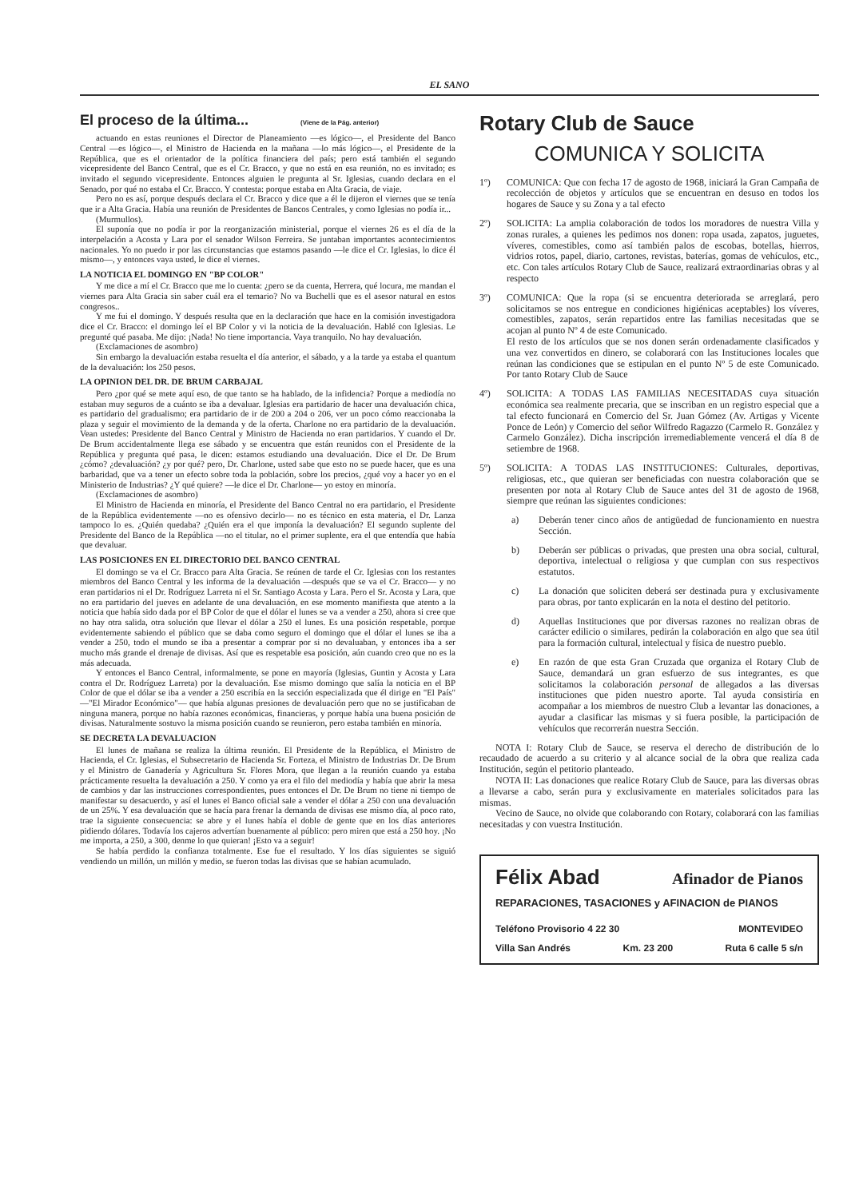EL SANO
El proceso de la última... (Viene de la Pág. anterior)
actuando en estas reuniones el Director de Planeamiento —es lógico—, el Presidente del Banco Central —es lógico—, el Ministro de Hacienda en la mañana —lo más lógico—, el Presidente de la República, que es el orientador de la política financiera del país; pero está también el segundo vicepresidente del Banco Central, que es el Cr. Bracco, y que no está en esa reunión, no es invitado; es invitado el segundo vicepresidente. Entonces alguien le pregunta al Sr. Iglesias, cuando declara en el Senado, por qué no estaba el Cr. Bracco. Y contesta: porque estaba en Alta Gracia, de viaje.
Pero no es así, porque después declara el Cr. Bracco y dice que a él le dijeron el viernes que se tenía que ir a Alta Gracia. Había una reunión de Presidentes de Bancos Centrales, y como Iglesias no podía ir...
(Murmullos).
El suponía que no podía ir por la reorganización ministerial, porque el viernes 26 es el día de la interpelación a Acosta y Lara por el senador Wilson Ferreira. Se juntaban importantes acontecimientos nacionales. Yo no puedo ir por las circunstancias que estamos pasando —le dice el Cr. Iglesias, lo dice él mismo—, y entonces vaya usted, le dice el viernes.
LA NOTICIA EL DOMINGO EN "BP COLOR"
Y me dice a mí el Cr. Bracco que me lo cuenta: ¿pero se da cuenta, Herrera, qué locura, me mandan el viernes para Alta Gracia sin saber cuál era el temario? No va Buchelli que es el asesor natural en estos congresos..
Y me fui el domingo. Y después resulta que en la declaración que hace en la comisión investigadora dice el Cr. Bracco: el domingo leí el BP Color y vi la noticia de la devaluación. Hablé con Iglesias. Le pregunté qué pasaba. Me dijo: ¡Nada! No tiene importancia. Vaya tranquilo. No hay devaluación.
(Exclamaciones de asombro)
Sin embargo la devaluación estaba resuelta el día anterior, el sábado, y a la tarde ya estaba el quantum de la devaluación: los 250 pesos.
LA OPINION DEL DR. DE BRUM CARBAJAL
Pero ¿por qué se mete aquí eso, de que tanto se ha hablado, de la infidencia? Porque a mediodía no estaban muy seguros de a cuánto se iba a devaluar. Iglesias era partidario de hacer una devaluación chica, es partidario del gradualismo; era partidario de ir de 200 a 204 o 206, ver un poco cómo reaccionaba la plaza y seguir el movimiento de la demanda y de la oferta. Charlone no era partidario de la devaluación. Vean ustedes: Presidente del Banco Central y Ministro de Hacienda no eran partidarios. Y cuando el Dr. De Brum accidentalmente llega ese sábado y se encuentra que están reunidos con el Presidente de la República y pregunta qué pasa, le dicen: estamos estudiando una devaluación. Dice el Dr. De Brum ¿cómo? ¿devaluación? ¿y por qué? pero, Dr. Charlone, usted sabe que esto no se puede hacer, que es una barbaridad, que va a tener un efecto sobre toda la población, sobre los precios, ¿qué voy a hacer yo en el Ministerio de Industrias? ¿Y qué quiere? —le dice el Dr. Charlone— yo estoy en minoría.
(Exclamaciones de asombro)
El Ministro de Hacienda en minoría, el Presidente del Banco Central no era partidario, el Presidente de la República evidentemente —no es ofensivo decirlo— no es técnico en esta materia, el Dr. Lanza tampoco lo es. ¿Quién quedaba? ¿Quién era el que imponía la devaluación? El segundo suplente del Presidente del Banco de la República —no el titular, no el primer suplente, era el que entendía que había que devaluar.
LAS POSICIONES EN EL DIRECTORIO DEL BANCO CENTRAL
El domingo se va el Cr. Bracco para Alta Gracia. Se reúnen de tarde el Cr. Iglesias con los restantes miembros del Banco Central y les informa de la devaluación —después que se va el Cr. Bracco— y no eran partidarios ni el Dr. Rodríguez Larreta ni el Sr. Santiago Acosta y Lara. Pero el Sr. Acosta y Lara, que no era partidario del jueves en adelante de una devaluación, en ese momento manifiesta que atento a la noticia que había sido dada por el BP Color de que el dólar el lunes se va a vender a 250, ahora si cree que no hay otra salida, otra solución que llevar el dólar a 250 el lunes. Es una posición respetable, porque evidentemente sabiendo el público que se daba como seguro el domingo que el dólar el lunes se iba a vender a 250, todo el mundo se iba a presentar a comprar por si no devaluaban, y entonces iba a ser mucho más grande el drenaje de divisas. Así que es respetable esa posición, aún cuando creo que no es la más adecuada.
Y entonces el Banco Central, informalmente, se pone en mayoría (Iglesias, Guntin y Acosta y Lara contra el Dr. Rodríguez Larreta) por la devaluación. Ese mismo domingo que salía la noticia en el BP Color de que el dólar se iba a vender a 250 escribía en la sección especializada que él dirige en "El País" —"El Mirador Económico"— que había algunas presiones de devaluación pero que no se justificaban de ninguna manera, porque no había razones económicas, financieras, y porque había una buena posición de divisas. Naturalmente sostuvo la misma posición cuando se reunieron, pero estaba también en minoría.
SE DECRETA LA DEVALUACION
El lunes de mañana se realiza la última reunión. El Presidente de la República, el Ministro de Hacienda, el Cr. Iglesias, el Subsecretario de Hacienda Sr. Forteza, el Ministro de Industrias Dr. De Brum y el Ministro de Ganadería y Agricultura Sr. Flores Mora, que llegan a la reunión cuando ya estaba prácticamente resuelta la devaluación a 250. Y como ya era el filo del mediodía y había que abrir la mesa de cambios y dar las instrucciones correspondientes, pues entonces el Dr. De Brum no tiene ni tiempo de manifestar su desacuerdo, y así el lunes el Banco oficial sale a vender el dólar a 250 con una devaluación de un 25%. Y esa devaluación que se hacía para frenar la demanda de divisas ese mismo día, al poco rato, trae la siguiente consecuencia: se abre y el lunes había el doble de gente que en los días anteriores pidiendo dólares. Todavía los cajeros advertían buenamente al público: pero miren que está a 250 hoy. ¡No me importa, a 250, a 300, denme lo que quieran! ¡Esto va a seguir!
Se había perdido la confianza totalmente. Ese fue el resultado. Y los días siguientes se siguió vendiendo un millón, un millón y medio, se fueron todas las divisas que se habían acumulado.
Rotary Club de Sauce
COMUNICA Y SOLICITA
1º) COMUNICA: Que con fecha 17 de agosto de 1968, iniciará la Gran Campaña de recolección de objetos y artículos que se encuentran en desuso en todos los hogares de Sauce y su Zona y a tal efecto
2º) SOLICITA: La amplia colaboración de todos los moradores de nuestra Villa y zonas rurales, a quienes les pedimos nos donen: ropa usada, zapatos, juguetes, víveres, comestibles, como así también palos de escobas, botellas, hierros, vidrios rotos, papel, diario, cartones, revistas, baterías, gomas de vehículos, etc., etc. Con tales artículos Rotary Club de Sauce, realizará extraordinarias obras y al respecto
3º) COMUNICA: Que la ropa (si se encuentra deteriorada se arreglará, pero solicitamos se nos entregue en condiciones higiénicas aceptables) los víveres, comestibles, zapatos, serán repartidos entre las familias necesitadas que se acojan al punto Nº 4 de este Comunicado.
El resto de los artículos que se nos donen serán ordenadamente clasificados y una vez convertidos en dinero, se colaborará con las Instituciones locales que reúnan las condiciones que se estipulan en el punto Nº 5 de este Comunicado. Por tanto Rotary Club de Sauce
4º) SOLICITA: A TODAS LAS FAMILIAS NECESITADAS cuya situación económica sea realmente precaria, que se inscriban en un registro especial que a tal efecto funcionará en Comercio del Sr. Juan Gómez (Av. Artigas y Vicente Ponce de León) y Comercio del señor Wilfredo Ragazzo (Carmelo R. González y Carmelo González). Dicha inscripción irremediablemente vencerá el día 8 de setiembre de 1968.
5º) SOLICITA: A TODAS LAS INSTITUCIONES: Culturales, deportivas, religiosas, etc., que quieran ser beneficiadas con nuestra colaboración que se presenten por nota al Rotary Club de Sauce antes del 31 de agosto de 1968, siempre que reúnan las siguientes condiciones:
a) Deberán tener cinco años de antigüedad de funcionamiento en nuestra Sección.
b) Deberán ser públicas o privadas, que presten una obra social, cultural, deportiva, intelectual o religiosa y que cumplan con sus respectivos estatutos.
c) La donación que soliciten deberá ser destinada pura y exclusivamente para obras, por tanto explicarán en la nota el destino del petitorio.
d) Aquellas Instituciones que por diversas razones no realizan obras de carácter edilicio o similares, pedirán la colaboración en algo que sea útil para la formación cultural, intelectual y física de nuestro pueblo.
e) En razón de que esta Gran Cruzada que organiza el Rotary Club de Sauce, demandará un gran esfuerzo de sus integrantes, es que solicitamos la colaboración personal de allegados a las diversas instituciones que piden nuestro aporte. Tal ayuda consistiría en acompañar a los miembros de nuestro Club a levantar las donaciones, a ayudar a clasificar las mismas y si fuera posible, la participación de vehículos que recorrerán nuestra Sección.
NOTA I: Rotary Club de Sauce, se reserva el derecho de distribución de lo recaudado de acuerdo a su criterio y al alcance social de la obra que realiza cada Institución, según el petitorio planteado.
NOTA II: Las donaciones que realice Rotary Club de Sauce, para las diversas obras a llevarse a cabo, serán pura y exclusivamente en materiales solicitados para las mismas.
Vecino de Sauce, no olvide que colaborando con Rotary, colaborará con las familias necesitadas y con vuestra Institución.
Félix Abad Afinador de Pianos
REPARACIONES, TASACIONES y AFINACION de PIANOS
Teléfono Provisorio 4 22 30 MONTEVIDEO
Villa San Andrés Km. 23 200 Ruta 6 calle 5 s/n